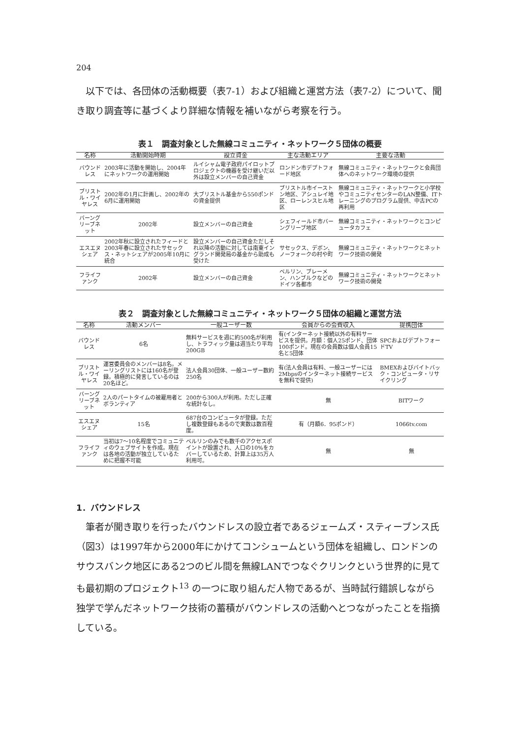204
以下では、各団体の活動概要（表7-1）および組織と運営方法（表7-2）について、聞き取り調査等に基づくより詳細な情報を補いながら考察を行う。
表１　調査対象とした無線コミュニティ・ネットワーク５団体の概要
| 名称 | 活動開始時期 | 設立資金 | 主な活動エリア | 主要な活動 |
| --- | --- | --- | --- | --- |
| バウンドレス | 2003年に活動を開始し、2004年にネットワークの運用開始 | ルイシャム電子政府パイロットプロジェクトの機器を受け継いだ以外は設立メンバーの自己資金 | ロンドン市デプトフォード地区 | 無線コミュニティ・ネットワークと会員団体へのネットワーク環境の提供 |
| ブリストル・ワイヤレス | 2002年の1月に計画し、2002年の6月に運用開始 | 大ブリストル基金から550ポンドの資金提供 | ブリストル市イーストン地区、アシュレイ地区、ローレンスヒル地区 | 無線コミュニティ・ネットワークと小学校やコミュニティセンターのLAN整備、ITトレーニングのプログラム提供、中古PCの再利用 |
| バーングリーブネット | 2002年 | 設立メンバーの自己資金 | シェフィールド市バーングリーブ地区 | 無線コミュニティ・ネットワークとコンピュータカフェ |
| エスエヌシェア | 2002年秋に設立されたフィードと 2003年春に設立されたサセックス・ネットシェアが2005年10月に統合 | 設立メンバーの自己資金ただしそれ以降の活動に対しては南東イングランド開発局の基金から助成も受けた | サセックス、デボン、ノーフォークの村や町 | 無線コミュニティ・ネットワークとネットワーク技術の開発 |
| フライファンク | 2002年 | 設立メンバーの自己資金 | ベルリン、ブレーメン、ハンブルクなどのドイツ各都市 | 無線コミュニティ・ネットワークとネットワーク技術の開発 |
表２　調査対象とした無線コミュニティ・ネットワーク５団体の組織と運営方法
| 名称 | 活動メンバー | 一般ユーザー数 | 会員からの会費収入 | 提携団体 |
| --- | --- | --- | --- | --- |
| バウンドレス | 6名 | 無料サービスを週に約500名が利用し、トラフィック量は週当たり平均200GB | 有(インターネット接続以外の有料サービスを提供。月額：個人25ポンド、団体100ポンド。現在の会員数は個人会員15名と5団体 | SPCおよびデプトフォードTV |
| ブリストル・ワイヤレス | 運営委員会のメンバーは8名。メーリングリストには160名が登録。積極的に発言しているのは20名ほど。 | 法人会員30団体、一般ユーザー数約250名 | 有(法人会員は有料、一般ユーザーには2Mbpsのインターネット接続サービスを無料で提供) | BMEXおよびバイトバック・コンピュータ・リサイクリング |
| バーングリーブネット | 2人のパートタイムの被雇用者とボランティア | 200から300人が利用。ただし正確な統計なし。 | 無 | BITワーク |
| エスエヌシェア | 15名 | 687台のコンピュータが登録。ただし複数登録もあるので実数は数百程度。 | 有（月額6．95ポンド） | 1066tv.com |
| フライファンク | 当初は7～10名程度でコミュニティのウェブサイトを作成。現在は各地の活動が独立しているために把握不可能 | ベルリンのみでも数千のアクセスポイントが設置され、人口の10%をカバーしているため、計算上は35万人利用可。 | 無 | 無 |
1．バウンドレス
筆者が聞き取りを行ったバウンドレスの設立者であるジェームズ・スティーブンス氏（図3）は1997年から2000年にかけてコンシュームという団体を組織し、ロンドンのサウスバンク地区にある2つのビル間を無線LANでつなぐクリンクという世界的に見ても最初期のプロジェクト<sup>13</sup> の一つに取り組んだ人物であるが、当時試行錯誤しながら独学で学んだネットワーク技術の蓄積がバウンドレスの活動へとつながったことを指摘している。